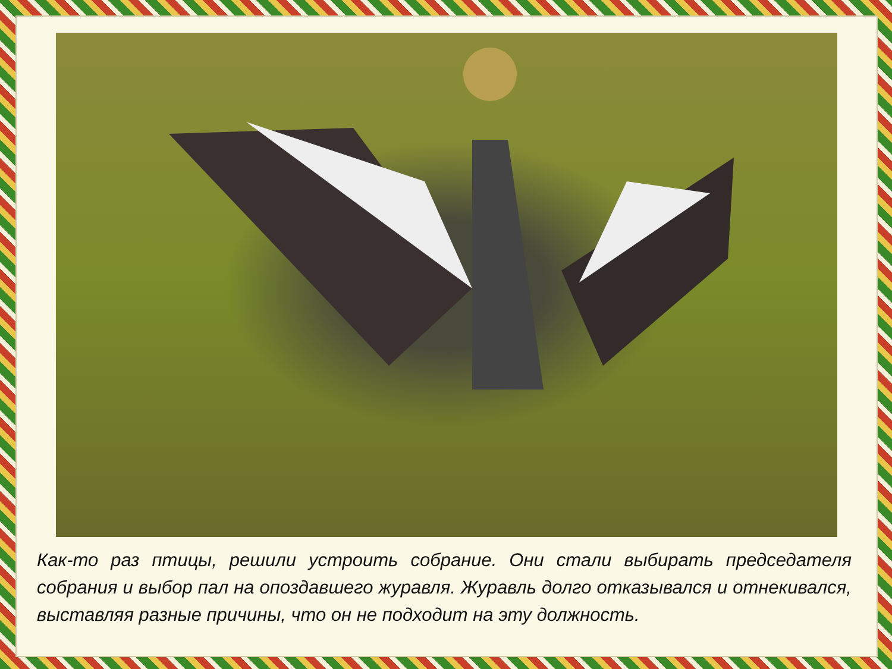Как-то раз птицы, решили устроить собрание. Они стали выбирать председателя собрания и выбор пал на опоздавшего журавля. Журавль долго отказывался и отнекивался, выставляя разные причины, что он не подходит на эту должность.